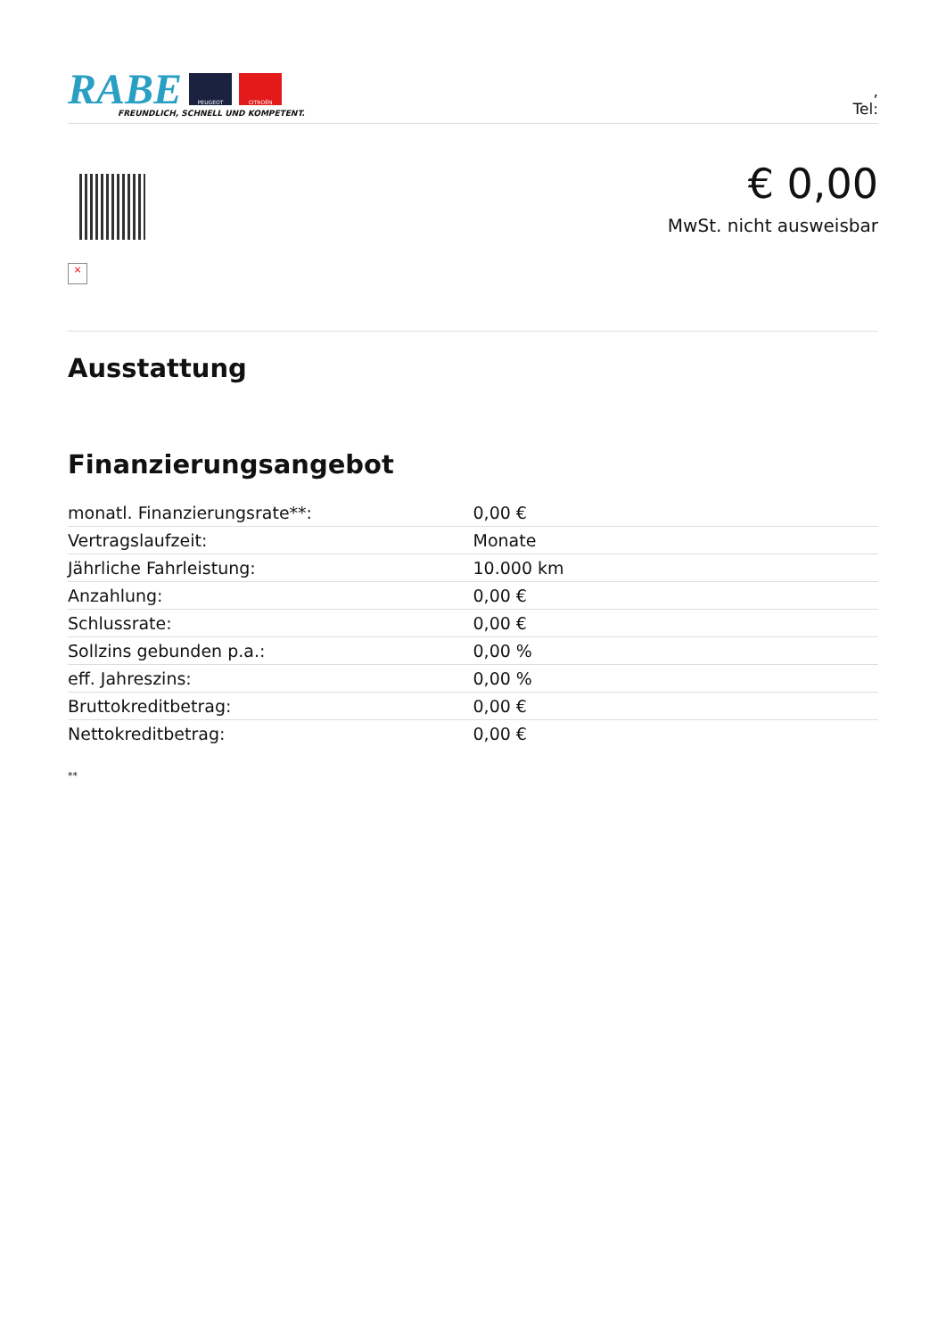RABE
PEUGEOT CITROËN
FREUNDLICH, SCHNELL UND KOMPETENT.
,
Tel:
×
€ 0,00
MwSt. nicht ausweisbar
Ausstattung
Finanzierungsangebot
| monatl. Finanzierungsrate**: | 0,00 € |
| Vertragslaufzeit: | Monate |
| Jährliche Fahrleistung: | 10.000 km |
| Anzahlung: | 0,00 € |
| Schlussrate: | 0,00 € |
| Sollzins gebunden p.a.: | 0,00 % |
| eff. Jahreszins: | 0,00 % |
| Bruttokreditbetrag: | 0,00 € |
| Nettokreditbetrag: | 0,00 € |
**